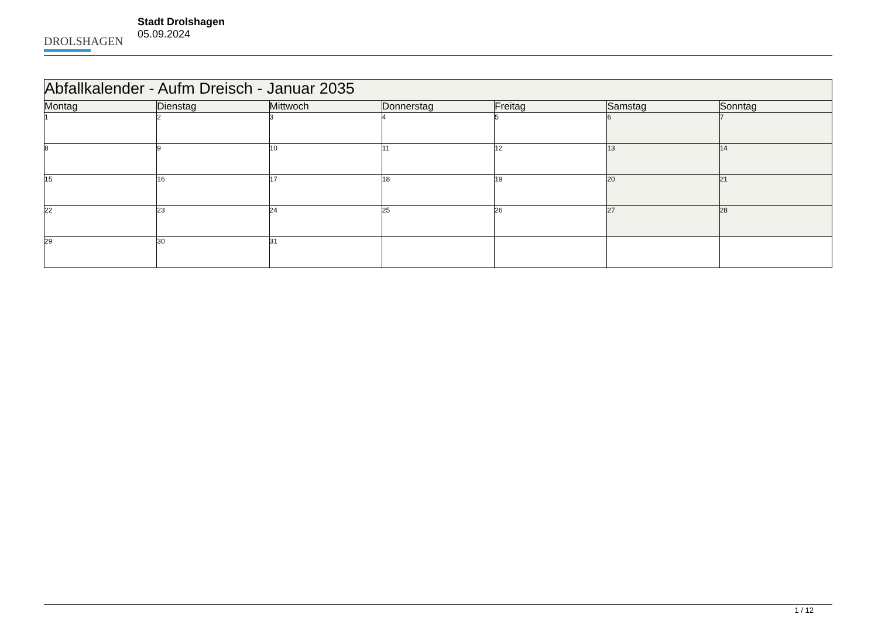DROLSHAGEN
Stadt Drolshagen
05.09.2024
| Abfallkalender - Aufm Dreisch - Januar 2035 | | | | | | |
| --- | --- | --- | --- | --- | --- | --- |
| Montag | Dienstag | Mittwoch | Donnerstag | Freitag | Samstag | Sonntag |
| 1 | 2 | 3 | 4 | 5 | 6 | 7 |
| 8 | 9 | 10 | 11 | 12 | 13 | 14 |
| 15 | 16 | 17 | 18 | 19 | 20 | 21 |
| 22 | 23 | 24 | 25 | 26 | 27 | 28 |
| 29 | 30 | 31 | | | | |
1 / 12